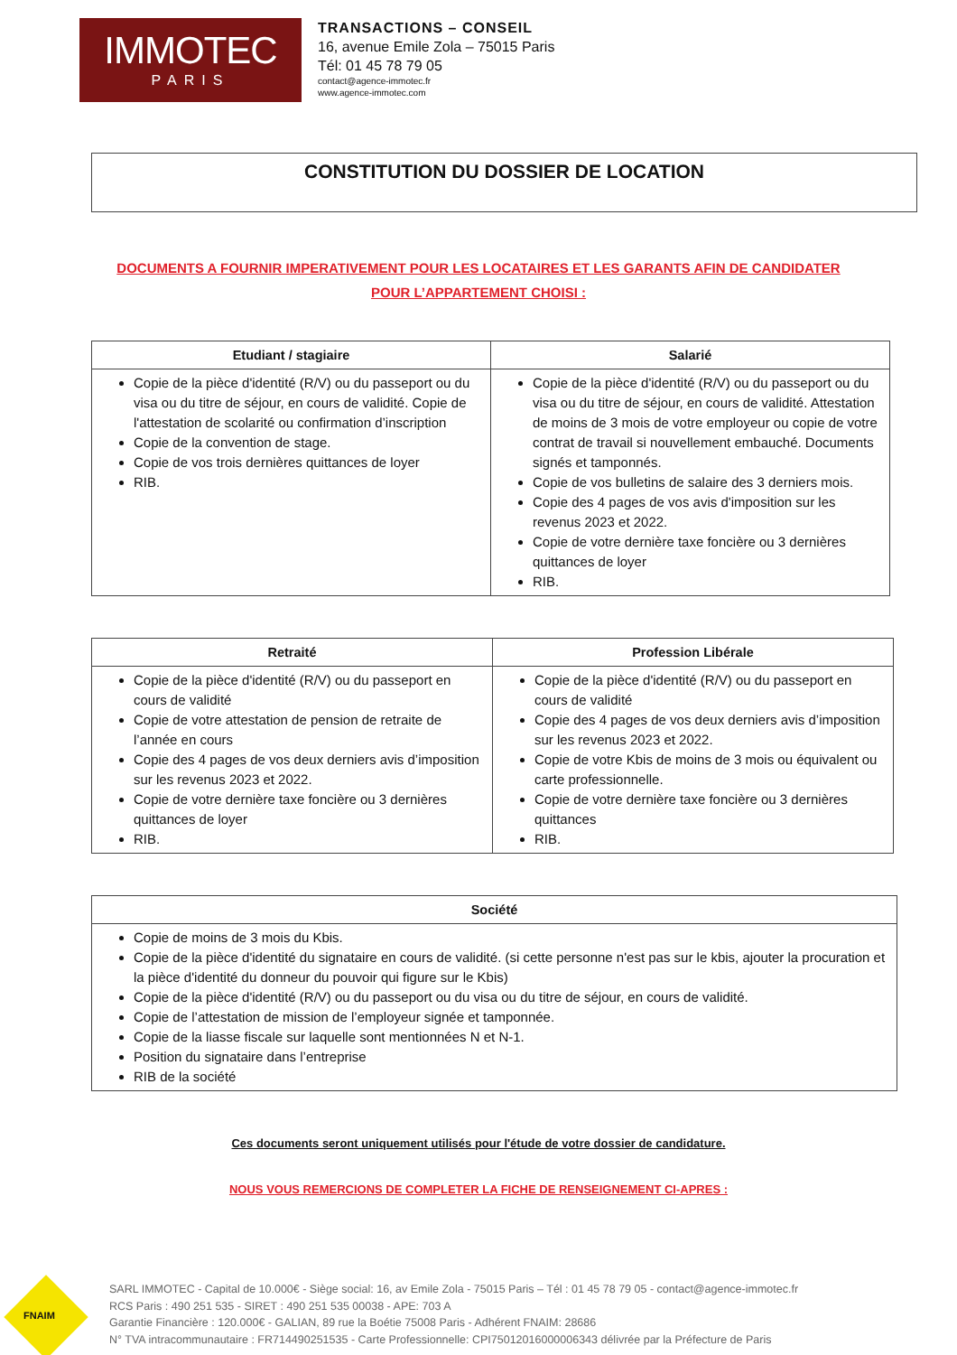IMMOTEC
PARIS
TRANSACTIONS – CONSEIL
16, avenue Emile Zola – 75015 Paris
Tél: 01 45 78 79 05
contact@agence-immotec.fr
www.agence-immotec.com
CONSTITUTION DU DOSSIER DE LOCATION
DOCUMENTS A FOURNIR IMPERATIVEMENT POUR LES LOCATAIRES ET LES GARANTS AFIN DE CANDIDATER
POUR L’APPARTEMENT CHOISI :
| Etudiant / stagiaire | Salarié |
| --- | --- |
| Copie de la pièce d'identité (R/V) ou du passeport ou du visa ou du titre de séjour, en cours de validité. Copie de l'attestation de scolarité ou confirmation d’inscription Copie de la convention de stage. Copie de vos trois dernières quittances de loyer RIB. | Copie de la pièce d'identité (R/V) ou du passeport ou du visa ou du titre de séjour, en cours de validité. Attestation de moins de 3 mois de votre employeur ou copie de votre contrat de travail si nouvellement embauché. Documents signés et tamponnés. Copie de vos bulletins de salaire des 3 derniers mois. Copie des 4 pages de vos avis d'imposition sur les revenus 2023 et 2022. Copie de votre dernière taxe foncière ou 3 dernières quittances de loyer RIB. |
| Retraité | Profession Libérale |
| --- | --- |
| Copie de la pièce d'identité (R/V) ou du passeport en cours de validité Copie de votre attestation de pension de retraite de l’année en cours Copie des 4 pages de vos deux derniers avis d’imposition sur les revenus 2023 et 2022. Copie de votre dernière taxe foncière ou 3 dernières quittances de loyer RIB. | Copie de la pièce d'identité (R/V) ou du passeport en cours de validité Copie des 4 pages de vos deux derniers avis d’imposition sur les revenus 2023 et 2022. Copie de votre Kbis de moins de 3 mois ou équivalent ou carte professionnelle. Copie de votre dernière taxe foncière ou 3 dernières quittances RIB. |
| Société |
| --- |
| Copie de moins de 3 mois du Kbis. Copie de la pièce d'identité du signataire en cours de validité. (si cette personne n'est pas sur le kbis, ajouter la procuration et la pièce d'identité du donneur du pouvoir qui figure sur le Kbis) Copie de la pièce d'identité (R/V) ou du passeport ou du visa ou du titre de séjour, en cours de validité. Copie de l’attestation de mission de l’employeur signée et tamponnée. Copie de la liasse fiscale sur laquelle sont mentionnées N et N-1. Position du signataire dans l’entreprise RIB de la société |
Ces documents seront uniquement utilisés pour l'étude de votre dossier de candidature.
NOUS VOUS REMERCIONS DE COMPLETER LA FICHE DE RENSEIGNEMENT CI-APRES :
FNAIM
SARL IMMOTEC - Capital de 10.000€ - Siège social: 16, av Emile Zola - 75015 Paris – Tél : 01 45 78 79 05 - contact@agence-immotec.fr
RCS Paris : 490 251 535 - SIRET : 490 251 535 00038 - APE: 703 A
Garantie Financière : 120.000€ - GALIAN, 89 rue la Boétie 75008 Paris - Adhérent FNAIM: 28686
N° TVA intracommunautaire : FR714490251535 - Carte Professionnelle: CPI75012016000006343 délivrée par la Préfecture de Paris